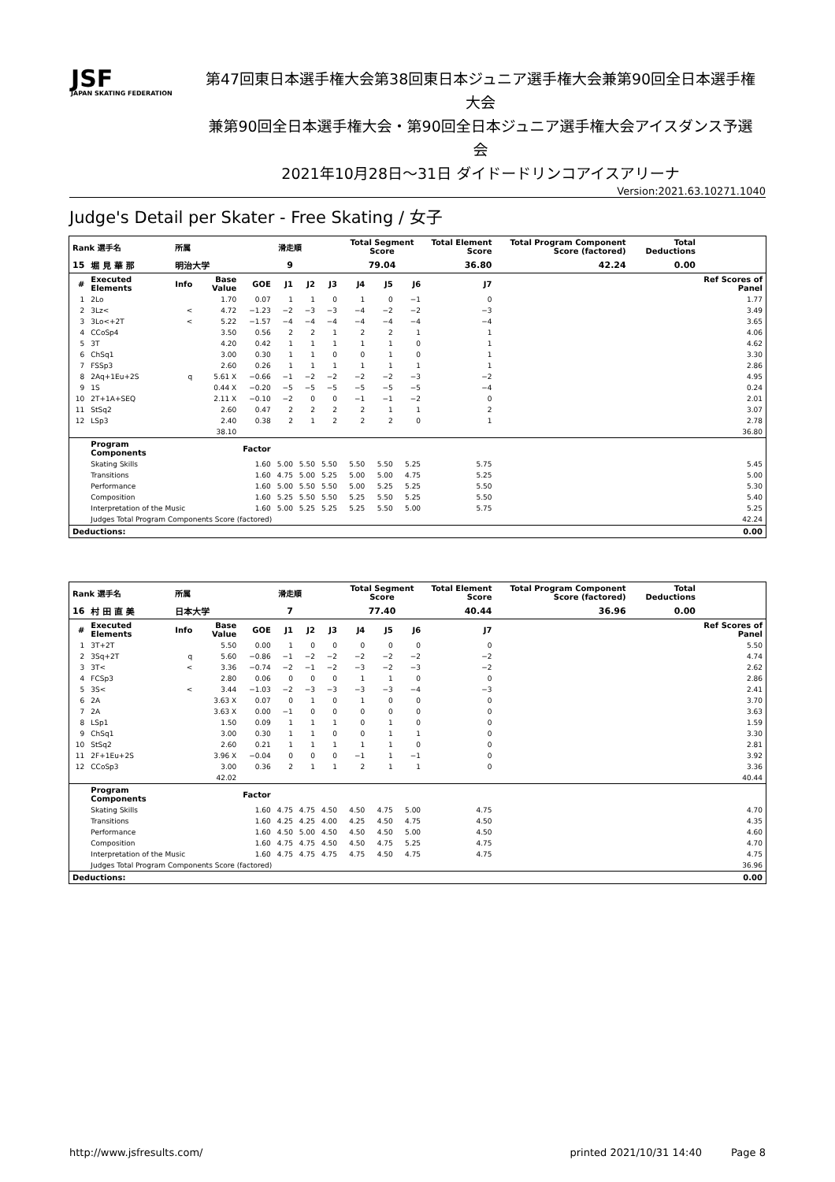JSF
JAPAN SKATING FEDERATION
第47回東日本選手権大会第38回東日本ジュニア選手権大会兼第90回全日本選手権大会
兼第90回全日本選手権大会・第90回全日本ジュニア選手権大会アイスダンス予選会
2021年10月28日～31日 ダイドードリンコアイスアリーナ
Version:2021.63.10271.1040
Judge's Detail per Skater - Free Skating / 女子
| Rank 選手名 | | 所属 | | 滑走順 | | | | Total Segment Score | | | Total Element Score | | Total Program Component Score (factored) | Total Deductions | |
| --- | --- | --- | --- | --- | --- | --- | --- | --- | --- | --- | --- | --- | --- | --- | --- |
| 15 | 堀 見 華 那 | 明治大学 | | 9 | | | | 79.04 | | | 36.80 | | 42.24 | 0.00 | |
| # | Executed Elements | Info | Base Value | GOE | J1 | J2 | J3 | J4 | J5 | J6 | J7 | | | | Ref Scores of Panel |
| 1 | 2Lo | | 1.70 | 0.07 | 1 | 1 | 0 | 1 | 0 | −1 | 0 | | | | 1.77 |
| 2 | 3Lz< | < | 4.72 | −1.23 | −2 | −3 | −3 | −4 | −2 | −2 | −3 | | | | 3.49 |
| 3 | 3Lo<+2T | < | 5.22 | −1.57 | −4 | −4 | −4 | −4 | −4 | −4 | −4 | | | | 3.65 |
| 4 | CCoSp4 | | 3.50 | 0.56 | 2 | 2 | 1 | 2 | 2 | 1 | 1 | | | | 4.06 |
| 5 | 3T | | 4.20 | 0.42 | 1 | 1 | 1 | 1 | 1 | 0 | 1 | | | | 4.62 |
| 6 | ChSq1 | | 3.00 | 0.30 | 1 | 1 | 0 | 0 | 1 | 0 | 1 | | | | 3.30 |
| 7 | FSSp3 | | 2.60 | 0.26 | 1 | 1 | 1 | 1 | 1 | 1 | 1 | | | | 2.86 |
| 8 | 2Aq+1Eu+2S | q | 5.61 X | −0.66 | −1 | −2 | −2 | −2 | −2 | −3 | −2 | | | | 4.95 |
| 9 | 1S | | 0.44 X | −0.20 | −5 | −5 | −5 | −5 | −5 | −5 | −4 | | | | 0.24 |
| 10 | 2T+1A+SEQ | | 2.11 X | −0.10 | −2 | 0 | 0 | −1 | −1 | −2 | 0 | | | | 2.01 |
| 11 | StSq2 | | 2.60 | 0.47 | 2 | 2 | 2 | 2 | 1 | 1 | 2 | | | | 3.07 |
| 12 | LSp3 | | 2.40 | 0.38 | 2 | 1 | 2 | 2 | 2 | 0 | 1 | | | | 2.78 |
| | | | 38.10 | | | | | | | | | | | | 36.80 |
| | Program Components | | | Factor | | | | | | | | | | | |
| | Skating Skills | | | 1.60 | 5.00 | 5.50 | 5.50 | 5.50 | 5.50 | 5.25 | 5.75 | | | | 5.45 |
| | Transitions | | | 1.60 | 4.75 | 5.00 | 5.25 | 5.00 | 5.00 | 4.75 | 5.25 | | | | 5.00 |
| | Performance | | | 1.60 | 5.00 | 5.50 | 5.50 | 5.00 | 5.25 | 5.25 | 5.50 | | | | 5.30 |
| | Composition | | | 1.60 | 5.25 | 5.50 | 5.50 | 5.25 | 5.50 | 5.25 | 5.50 | | | | 5.40 |
| | Interpretation of the Music | | | 1.60 | 5.00 | 5.25 | 5.25 | 5.25 | 5.50 | 5.00 | 5.75 | | | | 5.25 |
| | Judges Total Program Components Score (factored) | | | | | | | | | | | | | | 42.24 |
| Deductions: | | | | | | | | | | | | | | | 0.00 |
| Rank 選手名 | | 所属 | | 滑走順 | | | | Total Segment Score | | | Total Element Score | | Total Program Component Score (factored) | Total Deductions | |
| --- | --- | --- | --- | --- | --- | --- | --- | --- | --- | --- | --- | --- | --- | --- | --- |
| 16 | 村 田 直 美 | 日本大学 | | 7 | | | | 77.40 | | | 40.44 | | 36.96 | 0.00 | |
| # | Executed Elements | Info | Base Value | GOE | J1 | J2 | J3 | J4 | J5 | J6 | J7 | | | | Ref Scores of Panel |
| 1 | 3T+2T | | 5.50 | 0.00 | 1 | 0 | 0 | 0 | 0 | 0 | 0 | | | | 5.50 |
| 2 | 3Sq+2T | q | 5.60 | −0.86 | −1 | −2 | −2 | −2 | −2 | −2 | −2 | | | | 4.74 |
| 3 | 3T< | < | 3.36 | −0.74 | −2 | −1 | −2 | −3 | −2 | −3 | −2 | | | | 2.62 |
| 4 | FCSp3 | | 2.80 | 0.06 | 0 | 0 | 0 | 1 | 1 | 0 | 0 | | | | 2.86 |
| 5 | 3S< | < | 3.44 | −1.03 | −2 | −3 | −3 | −3 | −3 | −4 | −3 | | | | 2.41 |
| 6 | 2A | | 3.63 X | 0.07 | 0 | 1 | 0 | 1 | 0 | 0 | 0 | | | | 3.70 |
| 7 | 2A | | 3.63 X | 0.00 | −1 | 0 | 0 | 0 | 0 | 0 | 0 | | | | 3.63 |
| 8 | LSp1 | | 1.50 | 0.09 | 1 | 1 | 1 | 0 | 1 | 0 | 0 | | | | 1.59 |
| 9 | ChSq1 | | 3.00 | 0.30 | 1 | 1 | 0 | 0 | 1 | 1 | 0 | | | | 3.30 |
| 10 | StSq2 | | 2.60 | 0.21 | 1 | 1 | 1 | 1 | 1 | 0 | 0 | | | | 2.81 |
| 11 | 2F+1Eu+2S | | 3.96 X | −0.04 | 0 | 0 | 0 | −1 | 1 | −1 | 0 | | | | 3.92 |
| 12 | CCoSp3 | | 3.00 | 0.36 | 2 | 1 | 1 | 2 | 1 | 1 | 0 | | | | 3.36 |
| | | | 42.02 | | | | | | | | | | | | 40.44 |
| | Program Components | | | Factor | | | | | | | | | | | |
| | Skating Skills | | | 1.60 | 4.75 | 4.75 | 4.50 | 4.50 | 4.75 | 5.00 | 4.75 | | | | 4.70 |
| | Transitions | | | 1.60 | 4.25 | 4.25 | 4.00 | 4.25 | 4.50 | 4.75 | 4.50 | | | | 4.35 |
| | Performance | | | 1.60 | 4.50 | 5.00 | 4.50 | 4.50 | 4.50 | 5.00 | 4.50 | | | | 4.60 |
| | Composition | | | 1.60 | 4.75 | 4.75 | 4.50 | 4.50 | 4.75 | 5.25 | 4.75 | | | | 4.70 |
| | Interpretation of the Music | | | 1.60 | 4.75 | 4.75 | 4.75 | 4.75 | 4.50 | 4.75 | 4.75 | | | | 4.75 |
| | Judges Total Program Components Score (factored) | | | | | | | | | | | | | | 36.96 |
| Deductions: | | | | | | | | | | | | | | | 0.00 |
http://www.jsfresults.com/ printed 2021/10/31 14:40 Page 8